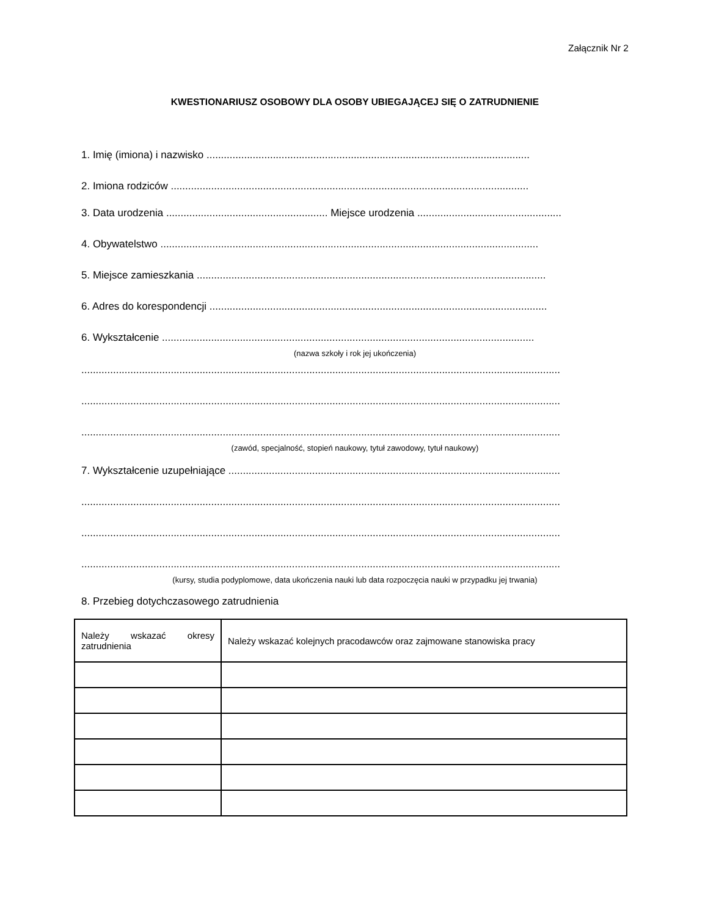Załącznik Nr 2
KWESTIONARIUSZ OSOBOWY DLA OSOBY UBIEGAJĄCEJ SIĘ O ZATRUDNIENIE
1. Imię (imiona) i nazwisko ................................................................................................................
2. Imiona rodziców ............................................................................................................................
3. Data urodzenia ........................................................ Miejsce urodzenia ..................................................
4. Obywatelstwo ...................................................................................................................................
5. Miejsce zamieszkania .........................................................................................................................
6. Adres do korespondencji .....................................................................................................................
6. Wykształcenie .................................................................................................................................
(nazwa szkoły i rok jej ukończenia)
......................................................................................................................................................................
......................................................................................................................................................................
......................................................................................................................................................................
(zawód, specjalność, stopień naukowy, tytuł zawodowy, tytuł naukowy)
7. Wykształcenie uzupełniające ...................................................................................................................
......................................................................................................................................................................
......................................................................................................................................................................
......................................................................................................................................................................
(kursy, studia podyplomowe, data ukończenia nauki lub data rozpoczęcia nauki w przypadku jej trwania)
8. Przebieg dotychczasowego zatrudnienia
| Należy wskazać okresy zatrudnienia | Należy wskazać kolejnych pracodawców oraz zajmowane stanowiska pracy |